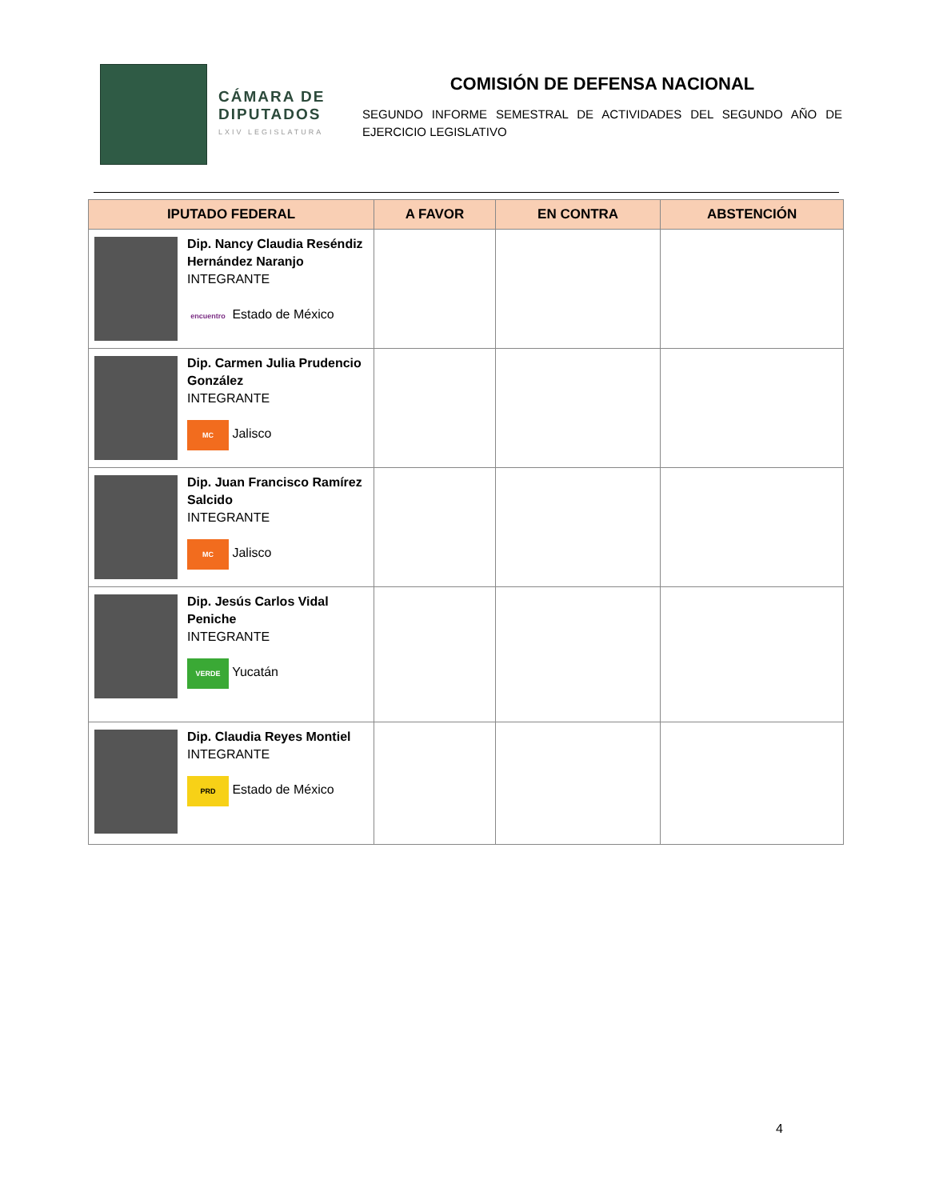CÁMARA DE DIPUTADOS
LXIV LEGISLATURA
COMISIÓN DE DEFENSA NACIONAL
SEGUNDO INFORME SEMESTRAL DE ACTIVIDADES DEL SEGUNDO AÑO DE EJERCICIO LEGISLATIVO
| IPUTADO FEDERAL | A FAVOR | EN CONTRA | ABSTENCIÓN |
| --- | --- | --- | --- |
| Dip. Nancy Claudia Reséndiz Hernández Naranjo INTEGRANTE encuentro Estado de México | | | |
| Dip. Carmen Julia Prudencio González INTEGRANTE MC Jalisco | | | |
| Dip. Juan Francisco Ramírez Salcido INTEGRANTE MC Jalisco | | | |
| Dip. Jesús Carlos Vidal Peniche INTEGRANTE VERDE Yucatán | | | |
| Dip. Claudia Reyes Montiel INTEGRANTE PRD Estado de México | | | |
4